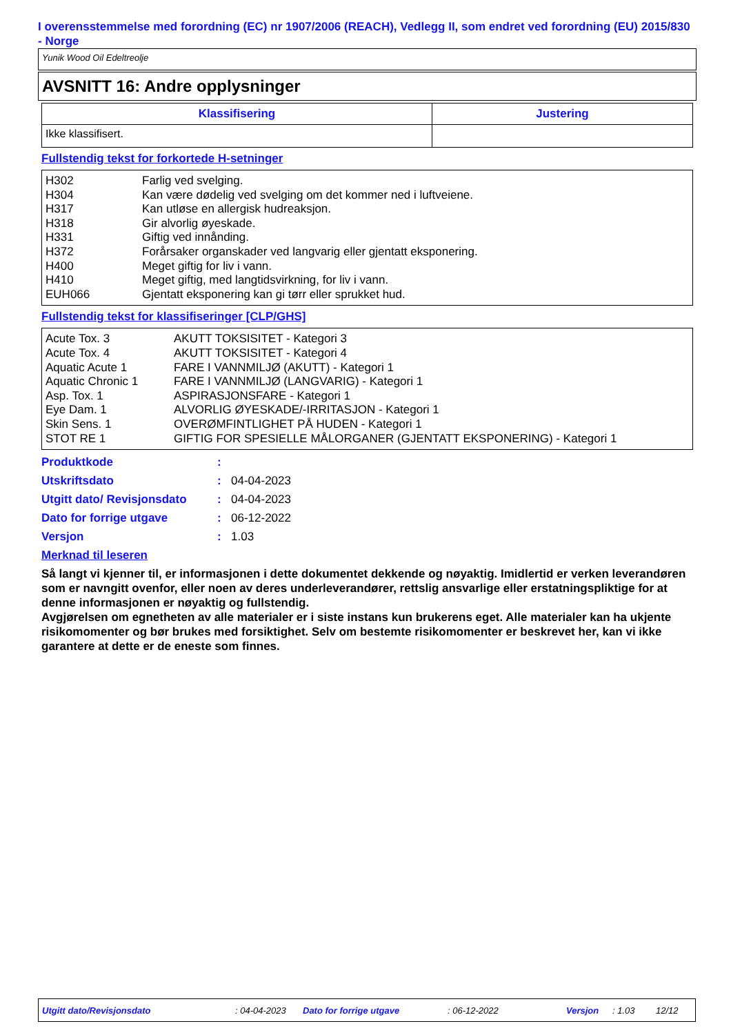I overensstemmelse med forordning (EC) nr 1907/2006 (REACH), Vedlegg II, som endret ved forordning (EU) 2015/830 - Norge
Yunik Wood Oil Edeltreolje
AVSNITT 16: Andre opplysninger
| Klassifisering | Justering |
| --- | --- |
| Ikke klassifisert. | |
Fullstendig tekst for forkortede H-setninger
| H302 H304 H317 H318 H331 H372 H400 H410 EUH066 | Farlig ved svelging. Kan være dødelig ved svelging om det kommer ned i luftveiene. Kan utløse en allergisk hudreaksjon. Gir alvorlig øyeskade. Giftig ved innånding. Forårsaker organskader ved langvarig eller gjentatt eksponering. Meget giftig for liv i vann. Meget giftig, med langtidsvirkning, for liv i vann. Gjentatt eksponering kan gi tørr eller sprukket hud. |
Fullstendig tekst for klassifiseringer [CLP/GHS]
| Acute Tox. 3 Acute Tox. 4 Aquatic Acute 1 Aquatic Chronic 1 Asp. Tox. 1 Eye Dam. 1 Skin Sens. 1 STOT RE 1 | AKUTT TOKSISITET - Kategori 3 AKUTT TOKSISITET - Kategori 4 FARE I VANNMILJØ (AKUTT) - Kategori 1 FARE I VANNMILJØ (LANGVARIG) - Kategori 1 ASPIRASJONSFARE - Kategori 1 ALVORLIG ØYESKADE/-IRRITASJON - Kategori 1 OVERØMFINTLIGHET PÅ HUDEN - Kategori 1 GIFTIG FOR SPESIELLE MÅLORGANER (GJENTATT EKSPONERING) - Kategori 1 |
| Produktkode | : | |
| Utskriftsdato | : | 04-04-2023 |
| Utgitt dato/ Revisjonsdato | : | 04-04-2023 |
| Dato for forrige utgave | : | 06-12-2022 |
| Versjon | : | 1.03 |
Merknad til leseren
Så langt vi kjenner til, er informasjonen i dette dokumentet dekkende og nøyaktig. Imidlertid er verken leverandøren som er navngitt ovenfor, eller noen av deres underleverandører, rettslig ansvarlige eller erstatningspliktige for at denne informasjonen er nøyaktig og fullstendig.
Avgjørelsen om egnetheten av alle materialer er i siste instans kun brukerens eget. Alle materialer kan ha ukjente risikomomenter og bør brukes med forsiktighet. Selv om bestemte risikomomenter er beskrevet her, kan vi ikke garantere at dette er de eneste som finnes.
Utgitt dato/Revisjonsdato : 04-04-2023 Dato for forrige utgave : 06-12-2022 Versjon : 1.03 12/12